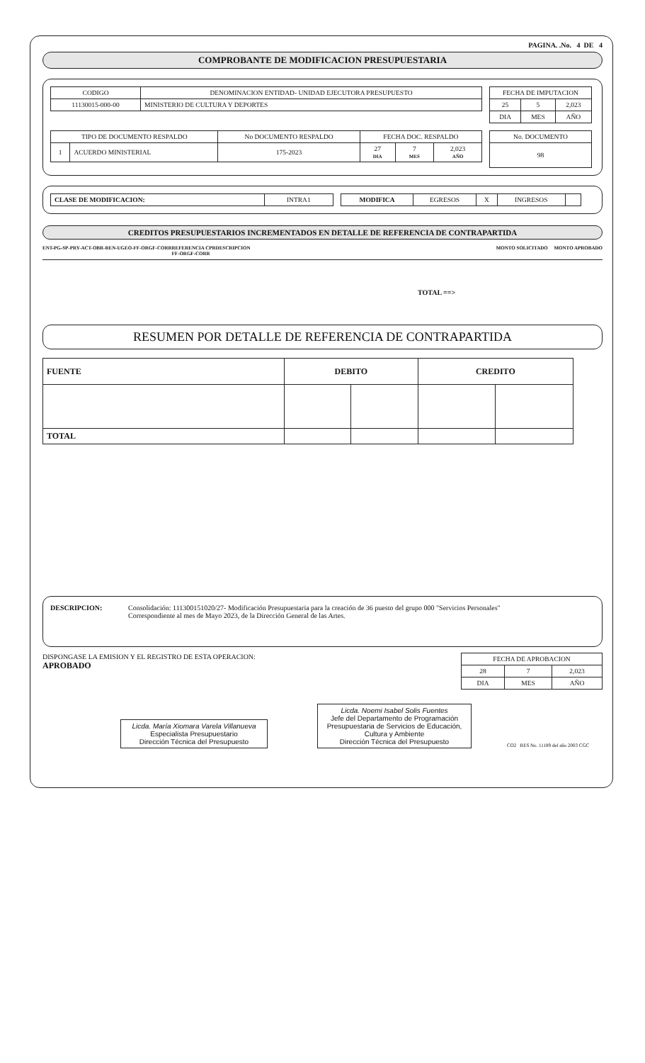PAGINA. .No. 4 DE 4
COMPROBANTE DE MODIFICACION PRESUPUESTARIA
| CODIGO | DENOMINACION ENTIDAD- UNIDAD EJECUTORA PRESUPUESTO |
| --- | --- |
| 11130015-000-00 | MINISTERIO DE CULTURA Y DEPORTES |
| FECHA DE IMPUTACION | | |
| --- | --- | --- |
| 25 | 5 | 2,023 |
| DIA | MES | AÑO |
| TIPO DE DOCUMENTO RESPALDO | | No DOCUMENTO RESPALDO | FECHA DOC. RESPALDO | | |
| --- | --- | --- | --- | --- | --- |
| 1 | ACUERDO MINISTERIAL | 175-2023 | 27 DIA | 7 MES | 2,023 AÑO |
| No. DOCUMENTO |
| --- |
| 98 |
| CLASE DE MODIFICACION: | INTRA1 |
| MODIFICA | EGRESOS | X | INGRESOS | |
CREDITOS PRESUPUESTARIOS INCREMENTADOS EN DETALLE DE REFERENCIA DE CONTRAPARTIDA
ENT-PG-SP-PRY-ACT-OBR-REN-UGEO-FF-ORGF-CORR REFERENCIA CPR
FF-ORGF-CORR DESCRIPCION MONTO SOLICITADO MONTO APROBADO
TOTAL ==>
RESUMEN POR DETALLE DE REFERENCIA DE CONTRAPARTIDA
| FUENTE | DEBITO | | CREDITO | |
| --- | --- | --- | --- | --- |
| TOTAL | | | | |
DESCRIPCION: Consolidación: 111300151020/27- Modificación Presupuestaria para la creación de 36 puesto del grupo 000 "Servicios Personales"
Correspondiente al mes de Mayo 2023, de la Dirección General de las Artes.
DISPONGASE LA EMISION Y EL REGISTRO DE ESTA OPERACION:
APROBADO
| FECHA DE APROBACION | | |
| --- | --- | --- |
| 28 | 7 | 2,023 |
| DIA | MES | AÑO |
Licda. María Xiomara Varela Villanueva
Especialista Presupuestario
Dirección Técnica del Presupuesto
Licda. Noemi Isabel Solis Fuentes
Jefe del Departamento de Programación Presupuestaria de Servicios de Educación, Cultura y Ambiente
Dirección Técnica del Presupuesto
CO2 RES No. 11189 del año 2003 CGC